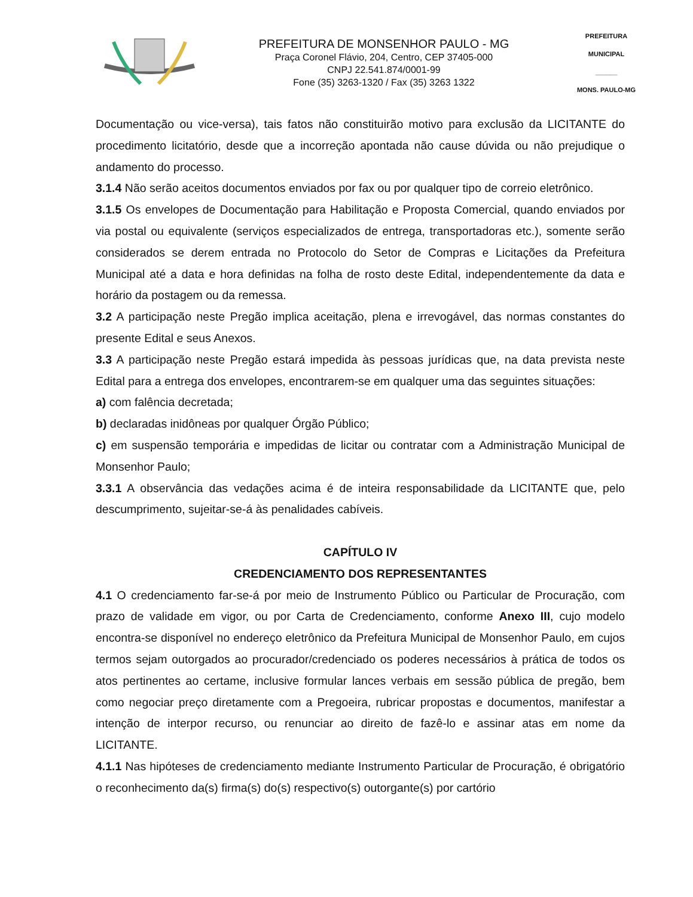PREFEITURA DE MONSENHOR PAULO - MG
Praça Coronel Flávio, 204, Centro, CEP 37405-000
CNPJ 22.541.874/0001-99
Fone (35) 3263-1320 / Fax (35) 3263 1322
PREFEITURA MUNICIPAL
______
MONS. PAULO-MG
Documentação ou vice-versa), tais fatos não constituirão motivo para exclusão da LICITANTE do procedimento licitatório, desde que a incorreção apontada não cause dúvida ou não prejudique o andamento do processo.
3.1.4 Não serão aceitos documentos enviados por fax ou por qualquer tipo de correio eletrônico.
3.1.5 Os envelopes de Documentação para Habilitação e Proposta Comercial, quando enviados por via postal ou equivalente (serviços especializados de entrega, transportadoras etc.), somente serão considerados se derem entrada no Protocolo do Setor de Compras e Licitações da Prefeitura Municipal até a data e hora definidas na folha de rosto deste Edital, independentemente da data e horário da postagem ou da remessa.
3.2 A participação neste Pregão implica aceitação, plena e irrevogável, das normas constantes do presente Edital e seus Anexos.
3.3 A participação neste Pregão estará impedida às pessoas jurídicas que, na data prevista neste Edital para a entrega dos envelopes, encontrarem-se em qualquer uma das seguintes situações:
a) com falência decretada;
b) declaradas inidôneas por qualquer Órgão Público;
c) em suspensão temporária e impedidas de licitar ou contratar com a Administração Municipal de Monsenhor Paulo;
3.3.1 A observância das vedações acima é de inteira responsabilidade da LICITANTE que, pelo descumprimento, sujeitar-se-á às penalidades cabíveis.
CAPÍTULO IV
CREDENCIAMENTO DOS REPRESENTANTES
4.1 O credenciamento far-se-á por meio de Instrumento Público ou Particular de Procuração, com prazo de validade em vigor, ou por Carta de Credenciamento, conforme Anexo III, cujo modelo encontra-se disponível no endereço eletrônico da Prefeitura Municipal de Monsenhor Paulo, em cujos termos sejam outorgados ao procurador/credenciado os poderes necessários à prática de todos os atos pertinentes ao certame, inclusive formular lances verbais em sessão pública de pregão, bem como negociar preço diretamente com a Pregoeira, rubricar propostas e documentos, manifestar a intenção de interpor recurso, ou renunciar ao direito de fazê-lo e assinar atas em nome da LICITANTE.
4.1.1 Nas hipóteses de credenciamento mediante Instrumento Particular de Procuração, é obrigatório o reconhecimento da(s) firma(s) do(s) respectivo(s) outorgante(s) por cartório